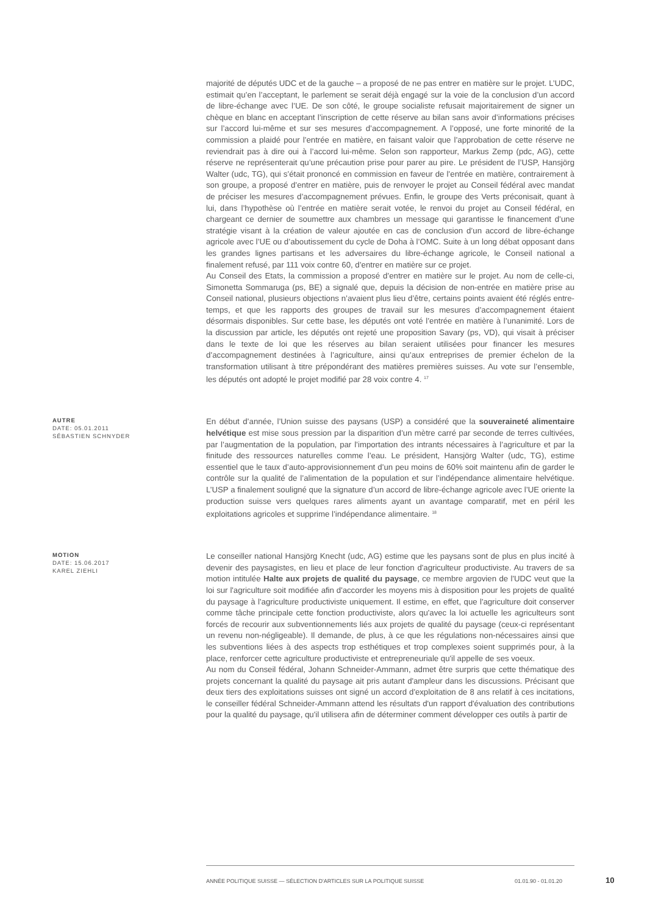majorité de députés UDC et de la gauche – a proposé de ne pas entrer en matière sur le projet. L’UDC, estimait qu’en l’acceptant, le parlement se serait déjà engagé sur la voie de la conclusion d’un accord de libre-échange avec l’UE. De son côté, le groupe socialiste refusait majoritairement de signer un chèque en blanc en acceptant l’inscription de cette réserve au bilan sans avoir d’informations précises sur l’accord lui-même et sur ses mesures d’accompagnement. A l’opposé, une forte minorité de la commission a plaidé pour l’entrée en matière, en faisant valoir que l’approbation de cette réserve ne reviendrait pas à dire oui à l’accord lui-même. Selon son rapporteur, Markus Zemp (pdc, AG), cette réserve ne représenterait qu’une précaution prise pour parer au pire. Le président de l’USP, Hansjörg Walter (udc, TG), qui s’était prononcé en commission en faveur de l’entrée en matière, contrairement à son groupe, a proposé d’entrer en matière, puis de renvoyer le projet au Conseil fédéral avec mandat de préciser les mesures d’accompagnement prévues. Enfin, le groupe des Verts préconisait, quant à lui, dans l’hypothèse où l’entrée en matière serait votée, le renvoi du projet au Conseil fédéral, en chargeant ce dernier de soumettre aux chambres un message qui garantisse le financement d’une stratégie visant à la création de valeur ajoutée en cas de conclusion d’un accord de libre-échange agricole avec l’UE ou d’aboutissement du cycle de Doha à l’OMC. Suite à un long débat opposant dans les grandes lignes partisans et les adversaires du libre-échange agricole, le Conseil national a finalement refusé, par 111 voix contre 60, d’entrer en matière sur ce projet.
Au Conseil des Etats, la commission a proposé d’entrer en matière sur le projet. Au nom de celle-ci, Simonetta Sommaruga (ps, BE) a signalé que, depuis la décision de non-entrée en matière prise au Conseil national, plusieurs objections n’avaient plus lieu d’être, certains points avaient été réglés entre-temps, et que les rapports des groupes de travail sur les mesures d’accompagnement étaient désormais disponibles. Sur cette base, les députés ont voté l’entrée en matière à l’unanimité. Lors de la discussion par article, les députés ont rejeté une proposition Savary (ps, VD), qui visait à préciser dans le texte de loi que les réserves au bilan seraient utilisées pour financer les mesures d’accompagnement destinées à l’agriculture, ainsi qu’aux entreprises de premier échelon de la transformation utilisant à titre prépondérant des matières premières suisses. Au vote sur l’ensemble, les députés ont adopté le projet modifié par 28 voix contre 4. <sup>17</sup>
AUTRE
DATE: 05.01.2011
SÉBASTIEN SCHNYDER
En début d’année, l’Union suisse des paysans (USP) a considéré que la souveraineté alimentaire helvétique est mise sous pression par la disparition d’un mètre carré par seconde de terres cultivées, par l’augmentation de la population, par l’importation des intrants nécessaires à l’agriculture et par la finitude des ressources naturelles comme l’eau. Le président, Hansjörg Walter (udc, TG), estime essentiel que le taux d’auto-approvisionnement d’un peu moins de 60% soit maintenu afin de garder le contrôle sur la qualité de l’alimentation de la population et sur l’indépendance alimentaire helvétique. L’USP a finalement souligné que la signature d’un accord de libre-échange agricole avec l’UE oriente la production suisse vers quelques rares aliments ayant un avantage comparatif, met en péril les exploitations agricoles et supprime l’indépendance alimentaire. <sup>18</sup>
MOTION
DATE: 15.06.2017
KAREL ZIEHLI
Le conseiller national Hansjörg Knecht (udc, AG) estime que les paysans sont de plus en plus incité à devenir des paysagistes, en lieu et place de leur fonction d'agriculteur productiviste. Au travers de sa motion intitulée Halte aux projets de qualité du paysage, ce membre argovien de l'UDC veut que la loi sur l'agriculture soit modifiée afin d'accorder les moyens mis à disposition pour les projets de qualité du paysage à l'agriculture productiviste uniquement. Il estime, en effet, que l'agriculture doit conserver comme tâche principale cette fonction productiviste, alors qu'avec la loi actuelle les agriculteurs sont forcés de recourir aux subventionnements liés aux projets de qualité du paysage (ceux-ci représentant un revenu non-négligeable). Il demande, de plus, à ce que les régulations non-nécessaires ainsi que les subventions liées à des aspects trop esthétiques et trop complexes soient supprimés pour, à la place, renforcer cette agriculture productiviste et entrepreneuriale qu'il appelle de ses voeux.
Au nom du Conseil fédéral, Johann Schneider-Ammann, admet être surpris que cette thématique des projets concernant la qualité du paysage ait pris autant d'ampleur dans les discussions. Précisant que deux tiers des exploitations suisses ont signé un accord d'exploitation de 8 ans relatif à ces incitations, le conseiller fédéral Schneider-Ammann attend les résultats d'un rapport d'évaluation des contributions pour la qualité du paysage, qu'il utilisera afin de déterminer comment développer ces outils à partir de
ANNÉE POLITIQUE SUISSE — SÉLECTION D'ARTICLES SUR LA POLITIQUE SUISSE 01.01.90 - 01.01.20
10